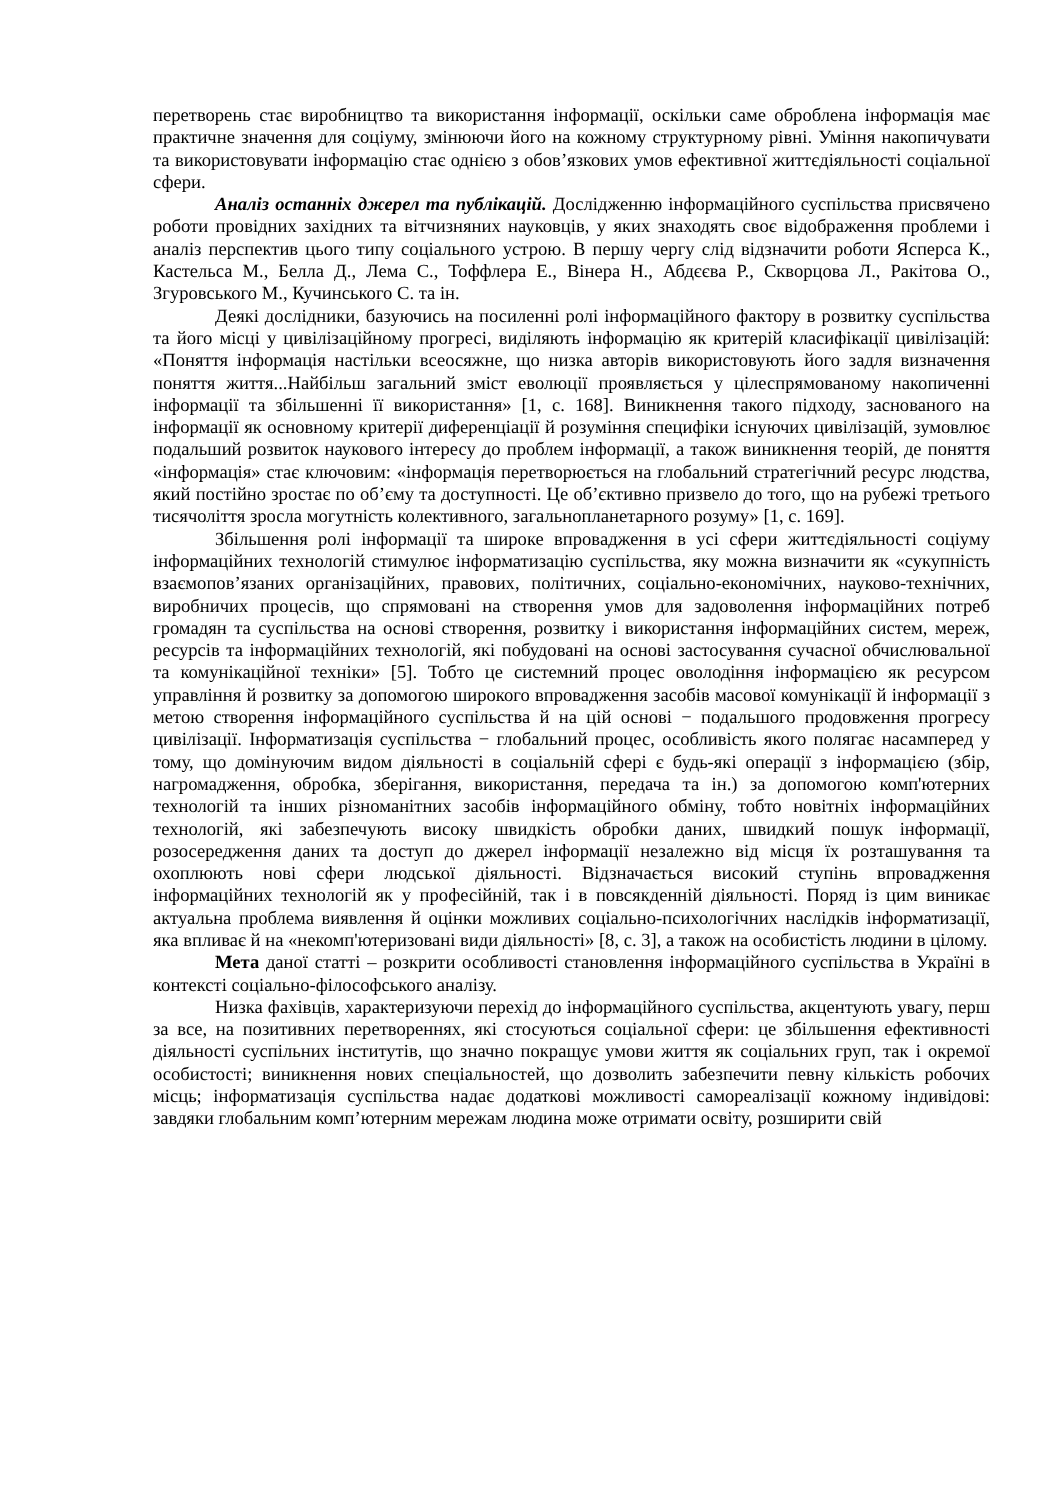перетворень стає виробництво та використання інформації, оскільки саме оброблена інформація має практичне значення для соціуму, змінюючи його на кожному структурному рівні. Уміння накопичувати та використовувати інформацію стає однією з обов’язкових умов ефективної життєдіяльності соціальної сфери.
Аналіз останніх джерел та публікацій. Дослідженню інформаційного суспільства присвячено роботи провідних західних та вітчизняних науковців, у яких знаходять своє відображення проблеми і аналіз перспектив цього типу соціального устрою. В першу чергу слід відзначити роботи Ясперса К., Кастельса М., Белла Д., Лема С., Тоффлера Е., Вінера Н., Абдєєва Р., Скворцова Л., Ракітова О., Згуровського М., Кучинського С. та ін.
Деякі дослідники, базуючись на посиленні ролі інформаційного фактору в розвитку суспільства та його місці у цивілізаційному прогресі, виділяють інформацію як критерій класифікації цивілізацій: «Поняття інформація настільки всеосяжне, що низка авторів використовують його задля визначення поняття життя...Найбільш загальний зміст еволюції проявляється у цілеспрямованому накопиченні інформації та збільшенні її використання» [1, с. 168]. Виникнення такого підходу, заснованого на інформації як основному критерії диференціації й розуміння специфіки існуючих цивілізацій, зумовлює подальший розвиток наукового інтересу до проблем інформації, а також виникнення теорій, де поняття «інформація» стає ключовим: «інформація перетворюється на глобальний стратегічний ресурс людства, який постійно зростає по об’єму та доступності. Це об’єктивно призвело до того, що на рубежі третього тисячоліття зросла могутність колективного, загальнопланетарного розуму» [1, с. 169].
Збільшення ролі інформації та широке впровадження в усі сфери життєдіяльності соціуму інформаційних технологій стимулює інформатизацію суспільства, яку можна визначити як «сукупність взаємопов’язаних організаційних, правових, політичних, соціально-економічних, науково-технічних, виробничих процесів, що спрямовані на створення умов для задоволення інформаційних потреб громадян та суспільства на основі створення, розвитку і використання інформаційних систем, мереж, ресурсів та інформаційних технологій, які побудовані на основі застосування сучасної обчислювальної та комунікаційної техніки» [5]. Тобто це системний процес оволодіння інформацією як ресурсом управління й розвитку за допомогою широкого впровадження засобів масової комунікації й інформації з метою створення інформаційного суспільства й на цій основі − подальшого продовження прогресу цивілізації. Інформатизація суспільства − глобальний процес, особливість якого полягає насамперед у тому, що домінуючим видом діяльності в соціальній сфері є будь-які операції з інформацією (збір, нагромадження, обробка, зберігання, використання, передача та ін.) за допомогою комп'ютерних технологій та інших різноманітних засобів інформаційного обміну, тобто новітніх інформаційних технологій, які забезпечують високу швидкість обробки даних, швидкий пошук інформації, розосередження даних та доступ до джерел інформації незалежно від місця їх розташування та охоплюють нові сфери людської діяльності. Відзначається високий ступінь впровадження інформаційних технологій як у професійній, так і в повсякденній діяльності. Поряд із цим виникає актуальна проблема виявлення й оцінки можливих соціально-психологічних наслідків інформатизації, яка впливає й на «некомп'ютеризовані види діяльності» [8, с. 3], а також на особистість людини в цілому.
Мета даної статті – розкрити особливості становлення інформаційного суспільства в Україні в контексті соціально-філософського аналізу.
Низка фахівців, характеризуючи перехід до інформаційного суспільства, акцентують увагу, перш за все, на позитивних перетвореннях, які стосуються соціальної сфери: це збільшення ефективності діяльності суспільних інститутів, що значно покращує умови життя як соціальних груп, так і окремої особистості; виникнення нових спеціальностей, що дозволить забезпечити певну кількість робочих місць; інформатизація суспільства надає додаткові можливості самореалізації кожному індивідові: завдяки глобальним комп’ютерним мережам людина може отримати освіту, розширити свій